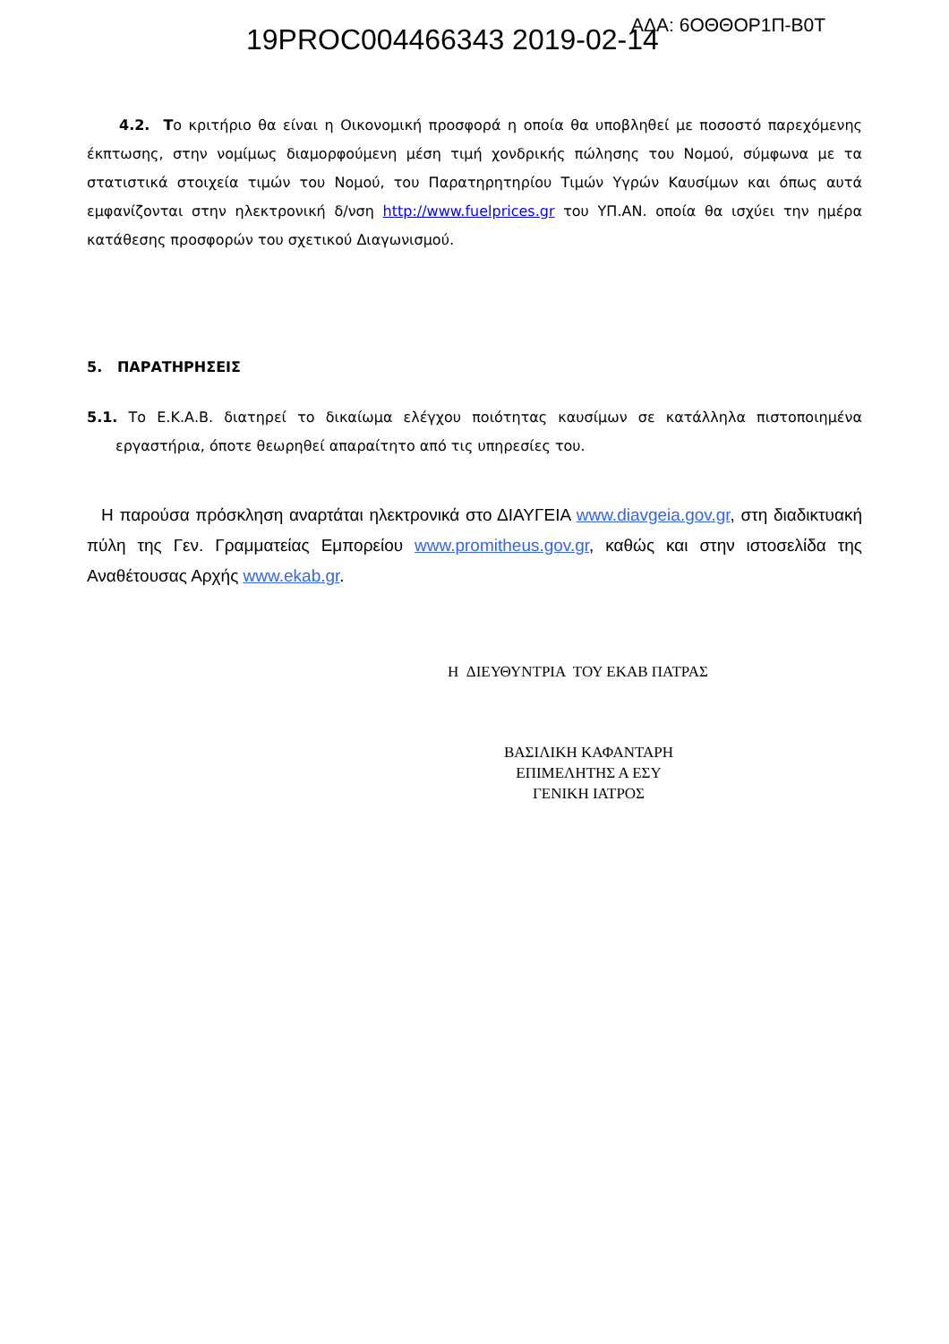19PROC004466343 2019-02-14 ΑΔΑ: 6ΟΘΘΟΡ1Π-Β0Τ
4.2. Το κριτήριο θα είναι η Οικονομική προσφορά η οποία θα υποβληθεί με ποσοστό παρεχόμενης έκπτωσης, στην νομίμως διαμορφούμενη μέση τιμή χονδρικής πώλησης του Νομού, σύμφωνα με τα στατιστικά στοιχεία τιμών του Νομού, του Παρατηρητηρίου Τιμών Υγρών Καυσίμων και όπως αυτά εμφανίζονται στην ηλεκτρονική δ/νση http://www.fuelprices.gr του ΥΠ.ΑΝ. οποία θα ισχύει την ημέρα κατάθεσης προσφορών του σχετικού Διαγωνισμού.
5. ΠΑΡΑΤΗΡΗΣΕΙΣ
5.1. Το Ε.Κ.Α.Β. διατηρεί το δικαίωμα ελέγχου ποιότητας καυσίμων σε κατάλληλα πιστοποιημένα εργαστήρια, όποτε θεωρηθεί απαραίτητο από τις υπηρεσίες του.
Η παρούσα πρόσκληση αναρτάται ηλεκτρονικά στο ΔΙΑΥΓΕΙΑ www.diavgeia.gov.gr, στη διαδικτυακή πύλη της Γεν. Γραμματείας Εμπορείου www.promitheus.gov.gr, καθώς και στην ιστοσελίδα της Αναθέτουσας Αρχής www.ekab.gr.
Η ΔΙΕΥΘΥΝΤΡΙΑ ΤΟΥ ΕΚΑΒ ΠΑΤΡΑΣ
ΒΑΣΙΛΙΚΗ ΚΑΦΑΝΤΑΡΗ
ΕΠΙΜΕΛΗΤΗΣ Α ΕΣΥ
ΓΕΝΙΚΗ ΙΑΤΡΟΣ